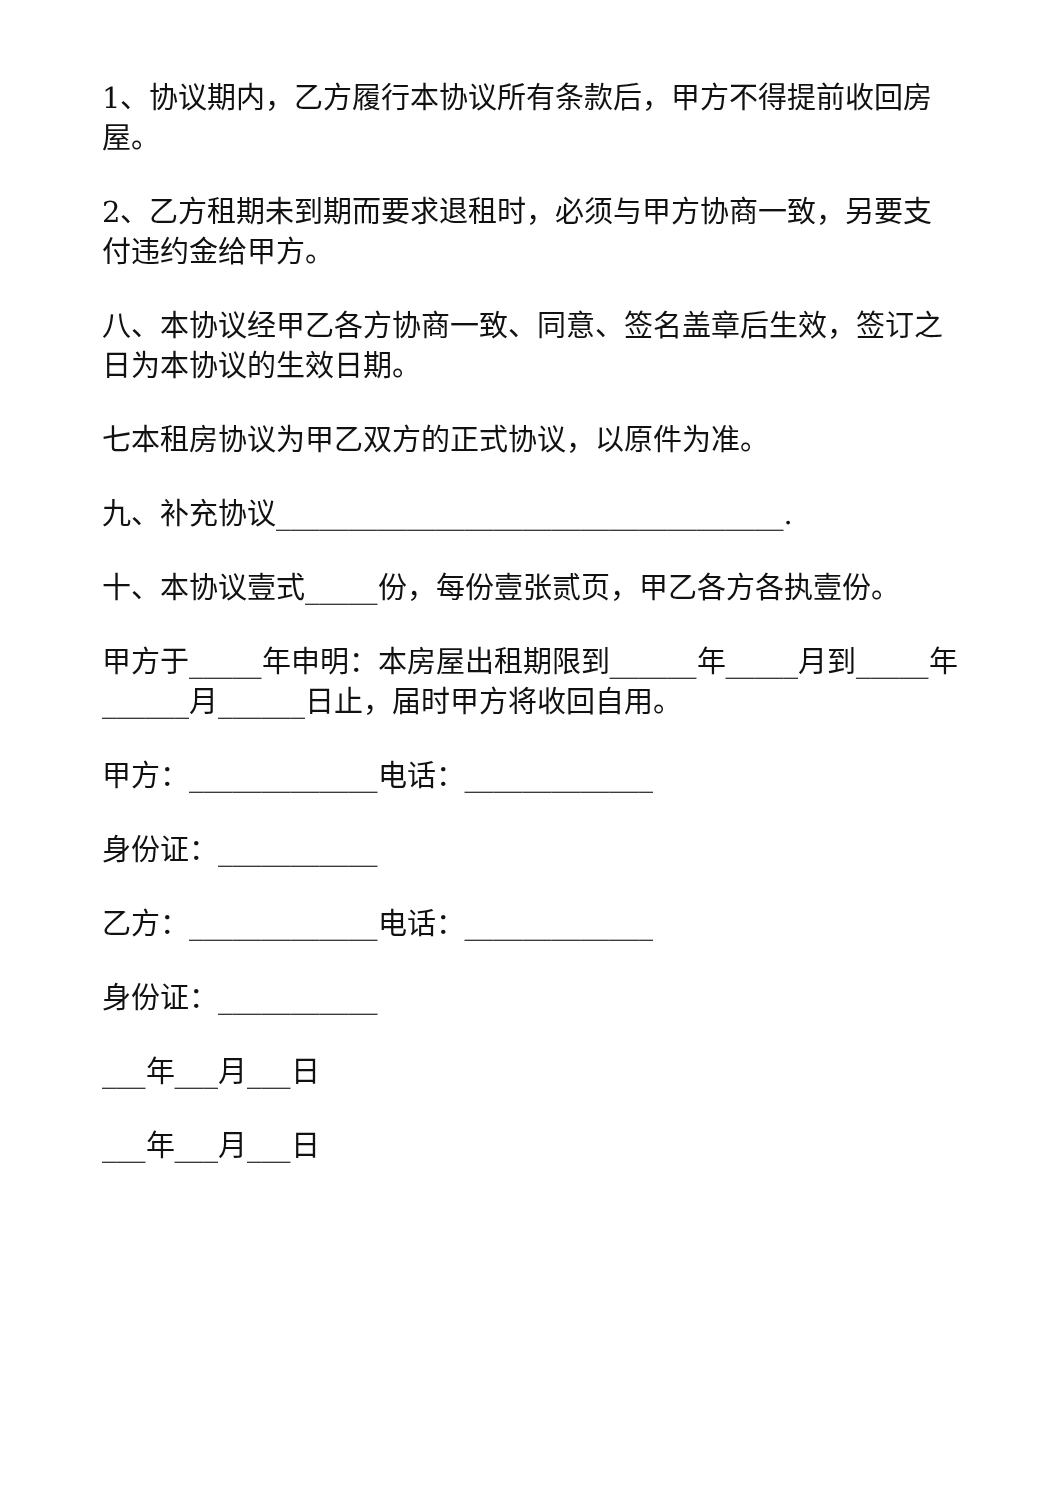1、协议期内，乙方履行本协议所有条款后，甲方不得提前收回房屋。
2、乙方租期未到期而要求退租时，必须与甲方协商一致，另要支付违约金给甲方。
八、本协议经甲乙各方协商一致、同意、签名盖章后生效，签订之日为本协议的生效日期。
七本租房协议为甲乙双方的正式协议，以原件为准。
九、补充协议___________________________________.
十、本协议壹式_____份，每份壹张贰页，甲乙各方各执壹份。
甲方于_____年申明：本房屋出租期限到______年_____月到_____年______月______日止，届时甲方将收回自用。
甲方：_____________电话：_____________
身份证：___________
乙方：_____________电话：_____________
身份证：___________
___年___月___日
___年___月___日